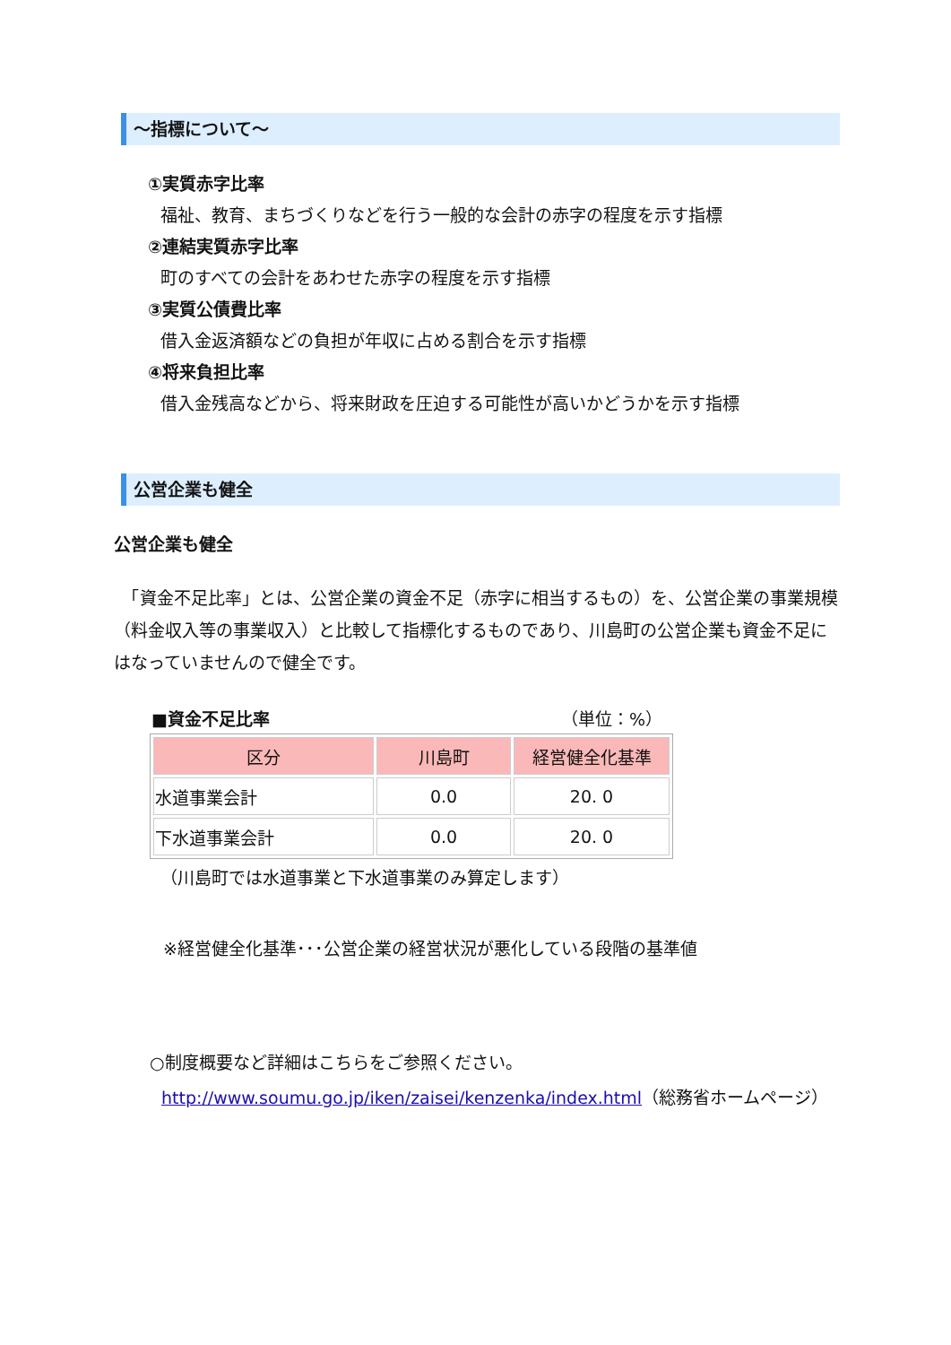～指標について～
①実質赤字比率
福祉、教育、まちづくりなどを行う一般的な会計の赤字の程度を示す指標
②連結実質赤字比率
町のすべての会計をあわせた赤字の程度を示す指標
③実質公債費比率
借入金返済額などの負担が年収に占める割合を示す指標
④将来負担比率
借入金残高などから、将来財政を圧迫する可能性が高いかどうかを示す指標
公営企業も健全
公営企業も健全
　「資金不足比率」とは、公営企業の資金不足（赤字に相当するもの）を、公営企業の事業規模（料金収入等の事業収入）と比較して指標化するものであり、川島町の公営企業も資金不足にはなっていませんので健全です。
■資金不足比率 （単位：%）
| 区分 | 川島町 | 経営健全化基準 |
| --- | --- | --- |
| 水道事業会計 | 0.0 | 20. 0 |
| 下水道事業会計 | 0.0 | 20. 0 |
（川島町では水道事業と下水道事業のみ算定します）
※経営健全化基準･･･公営企業の経営状況が悪化している段階の基準値
○制度概要など詳細はこちらをご参照ください。
http://www.soumu.go.jp/iken/zaisei/kenzenka/index.html（総務省ホームページ）